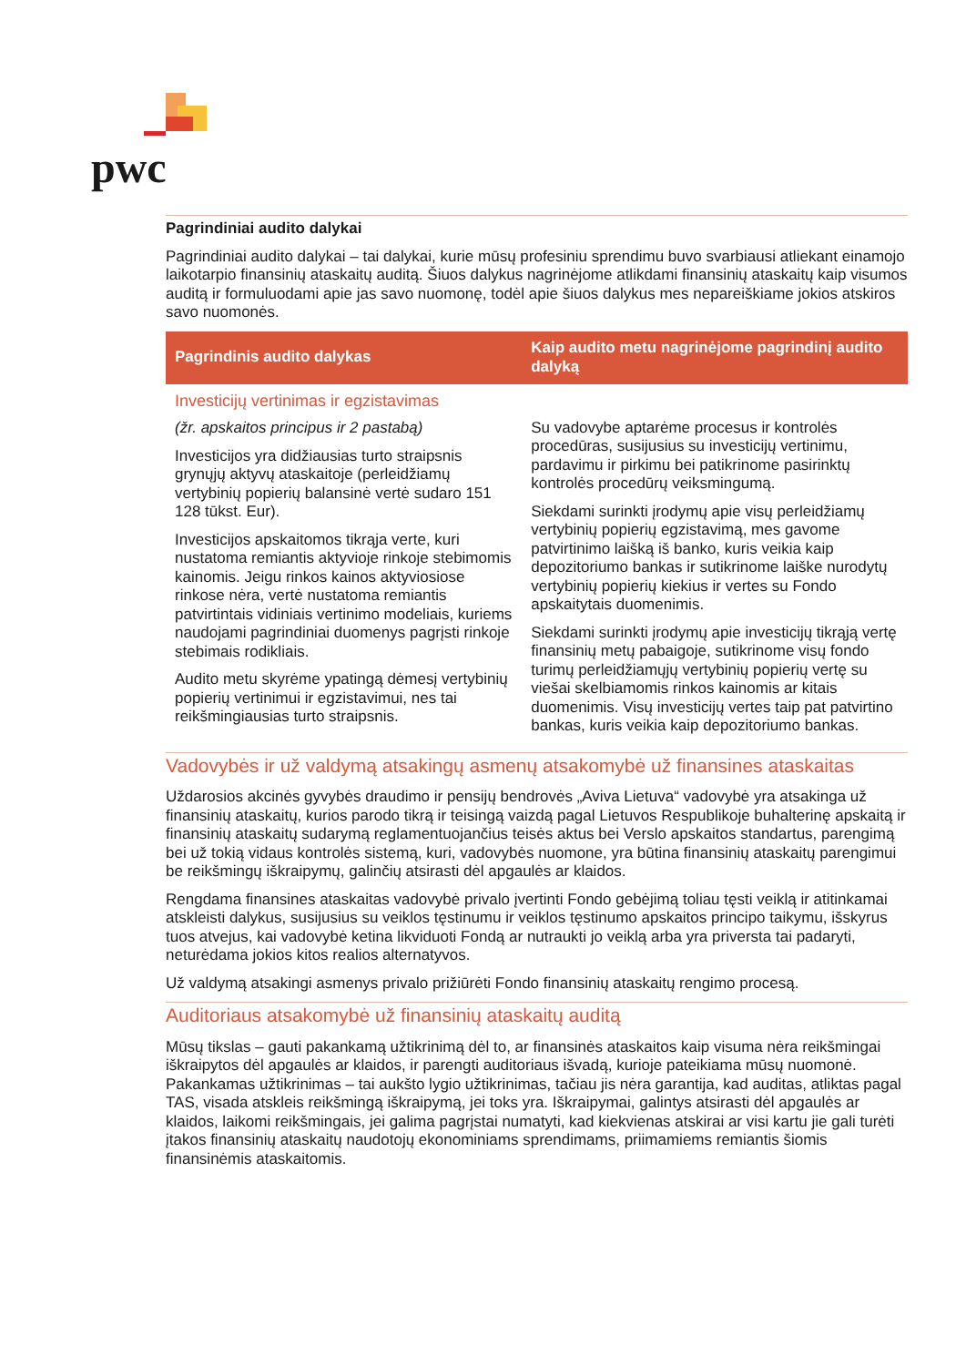pwc
Pagrindiniai audito dalykai
Pagrindiniai audito dalykai – tai dalykai, kurie mūsų profesiniu sprendimu buvo svarbiausi atliekant einamojo laikotarpio finansinių ataskaitų auditą. Šiuos dalykus nagrinėjome atlikdami finansinių ataskaitų kaip visumos auditą ir formuluodami apie jas savo nuomonę, todėl apie šiuos dalykus mes nepareiškiame jokios atskiros savo nuomonės.
| Pagrindinis audito dalykas | Kaip audito metu nagrinėjome pagrindinį audito dalyką |
| --- | --- |
| Investicijų vertinimas ir egzistavimas (žr. apskaitos principus ir 2 pastabą) Investicijos yra didžiausias turto straipsnis grynųjų aktyvų ataskaitoje (perleidžiamų vertybinių popierių balansinė vertė sudaro 151 128 tūkst. Eur). Investicijos apskaitomos tikrąja verte, kuri nustatoma remiantis aktyvioje rinkoje stebimomis kainomis. Jeigu rinkos kainos aktyviosiose rinkose nėra, vertė nustatoma remiantis patvirtintais vidiniais vertinimo modeliais, kuriems naudojami pagrindiniai duomenys pagrįsti rinkoje stebimais rodikliais. Audito metu skyrėme ypatingą dėmesį vertybinių popierių vertinimui ir egzistavimui, nes tai reikšmingiausias turto straipsnis. | Su vadovybe aptarėme procesus ir kontrolės procedūras, susijusius su investicijų vertinimu, pardavimu ir pirkimu bei patikrinome pasirinktų kontrolės procedūrų veiksmingumą. Siekdami surinkti įrodymų apie visų perleidžiamų vertybinių popierių egzistavimą, mes gavome patvirtinimo laišką iš banko, kuris veikia kaip depozitoriumo bankas ir sutikrinome laiške nurodytų vertybinių popierių kiekius ir vertes su Fondo apskaitytais duomenimis. Siekdami surinkti įrodymų apie investicijų tikrąją vertę finansinių metų pabaigoje, sutikrinome visų fondo turimų perleidžiamųjų vertybinių popierių vertę su viešai skelbiamomis rinkos kainomis ar kitais duomenimis. Visų investicijų vertes taip pat patvirtino bankas, kuris veikia kaip depozitoriumo bankas. |
Vadovybės ir už valdymą atsakingų asmenų atsakomybė už finansines ataskaitas
Uždarosios akcinės gyvybės draudimo ir pensijų bendrovės „Aviva Lietuva“ vadovybė yra atsakinga už finansinių ataskaitų, kurios parodo tikrą ir teisingą vaizdą pagal Lietuvos Respublikoje buhalterinę apskaitą ir finansinių ataskaitų sudarymą reglamentuojančius teisės aktus bei Verslo apskaitos standartus, parengimą bei už tokią vidaus kontrolės sistemą, kuri, vadovybės nuomone, yra būtina finansinių ataskaitų parengimui be reikšmingų iškraipymų, galinčių atsirasti dėl apgaulės ar klaidos.
Rengdama finansines ataskaitas vadovybė privalo įvertinti Fondo gebėjimą toliau tęsti veiklą ir atitinkamai atskleisti dalykus, susijusius su veiklos tęstinumu ir veiklos tęstinumo apskaitos principo taikymu, išskyrus tuos atvejus, kai vadovybė ketina likviduoti Fondą ar nutraukti jo veiklą arba yra priversta tai padaryti, neturėdama jokios kitos realios alternatyvos.
Už valdymą atsakingi asmenys privalo prižiūrėti Fondo finansinių ataskaitų rengimo procesą.
Auditoriaus atsakomybė už finansinių ataskaitų auditą
Mūsų tikslas – gauti pakankamą užtikrinimą dėl to, ar finansinės ataskaitos kaip visuma nėra reikšmingai iškraipytos dėl apgaulės ar klaidos, ir parengti auditoriaus išvadą, kurioje pateikiama mūsų nuomonė. Pakankamas užtikrinimas – tai aukšto lygio užtikrinimas, tačiau jis nėra garantija, kad auditas, atliktas pagal TAS, visada atskleis reikšmingą iškraipymą, jei toks yra. Iškraipymai, galintys atsirasti dėl apgaulės ar klaidos, laikomi reikšmingais, jei galima pagrįstai numatyti, kad kiekvienas atskirai ar visi kartu jie gali turėti įtakos finansinių ataskaitų naudotojų ekonominiams sprendimams, priimamiems remiantis šiomis finansinėmis ataskaitomis.